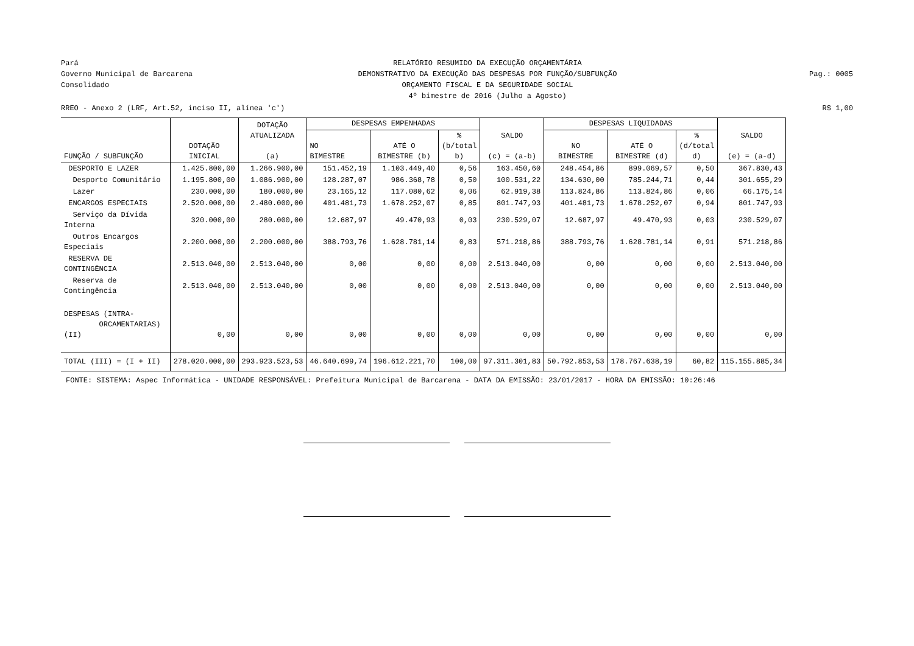Pará
Governo Municipal de Barcarena
Consolidado
RELATÓRIO RESUMIDO DA EXECUÇÃO ORÇAMENTÁRIA
DEMONSTRATIVO DA EXECUÇÃO DAS DESPESAS POR FUNÇÃO/SUBFUNÇÃO
ORÇAMENTO FISCAL E DA SEGURIDADE SOCIAL
4º bimestre de 2016 (Julho a Agosto)
Pag.: 0005
RREO - Anexo 2 (LRF, Art.52, inciso II, alínea 'c') R$ 1,00
| FUNÇÃO / SUBFUNÇÃO | DOTAÇÃO INICIAL | DOTAÇÃO ATUALIZADA (a) | DESPESAS EMPENHADAS | | | SALDO (c) = (a-b) | DESPESAS LIQUIDADAS | | | SALDO (e) = (a-d) |
| --- | --- | --- | --- | --- | --- | --- | --- | --- | --- | --- |
| | | | NO BIMESTRE | ATÉ O BIMESTRE (b) | % (b/total b) | | NO BIMESTRE | ATÉ O BIMESTRE (d) | % (d/total d) | |
| DESPORTO E LAZER | 1.425.800,00 | 1.266.900,00 | 151.452,19 | 1.103.449,40 | 0,56 | 163.450,60 | 248.454,86 | 899.069,57 | 0,50 | 367.830,43 |
| Desporto Comunitário | 1.195.800,00 | 1.086.900,00 | 128.287,07 | 986.368,78 | 0,50 | 100.531,22 | 134.630,00 | 785.244,71 | 0,44 | 301.655,29 |
| Lazer | 230.000,00 | 180.000,00 | 23.165,12 | 117.080,62 | 0,06 | 62.919,38 | 113.824,86 | 113.824,86 | 0,06 | 66.175,14 |
| ENCARGOS ESPECIAIS | 2.520.000,00 | 2.480.000,00 | 401.481,73 | 1.678.252,07 | 0,85 | 801.747,93 | 401.481,73 | 1.678.252,07 | 0,94 | 801.747,93 |
| Serviço da Dívida Interna | 320.000,00 | 280.000,00 | 12.687,97 | 49.470,93 | 0,03 | 230.529,07 | 12.687,97 | 49.470,93 | 0,03 | 230.529,07 |
| Outros Encargos Especiais | 2.200.000,00 | 2.200.000,00 | 388.793,76 | 1.628.781,14 | 0,83 | 571.218,86 | 388.793,76 | 1.628.781,14 | 0,91 | 571.218,86 |
| RESERVA DE CONTINGÊNCIA | 2.513.040,00 | 2.513.040,00 | 0,00 | 0,00 | 0,00 | 2.513.040,00 | 0,00 | 0,00 | 0,00 | 2.513.040,00 |
| Reserva de Contingência | 2.513.040,00 | 2.513.040,00 | 0,00 | 0,00 | 0,00 | 2.513.040,00 | 0,00 | 0,00 | 0,00 | 2.513.040,00 |
| DESPESAS (INTRA- ORCAMENTARIAS) (II) | 0,00 | 0,00 | 0,00 | 0,00 | 0,00 | 0,00 | 0,00 | 0,00 | 0,00 | 0,00 |
| TOTAL (III) = (I + II) | 278.020.000,00 | 293.923.523,53 | 46.640.699,74 | 196.612.221,70 | 100,00 | 97.311.301,83 | 50.792.853,53 | 178.767.638,19 | 60,82 | 115.155.885,34 |
FONTE: SISTEMA: Aspec Informática - UNIDADE RESPONSÁVEL: Prefeitura Municipal de Barcarena - DATA DA EMISSÃO: 23/01/2017 - HORA DA EMISSÃO: 10:26:46